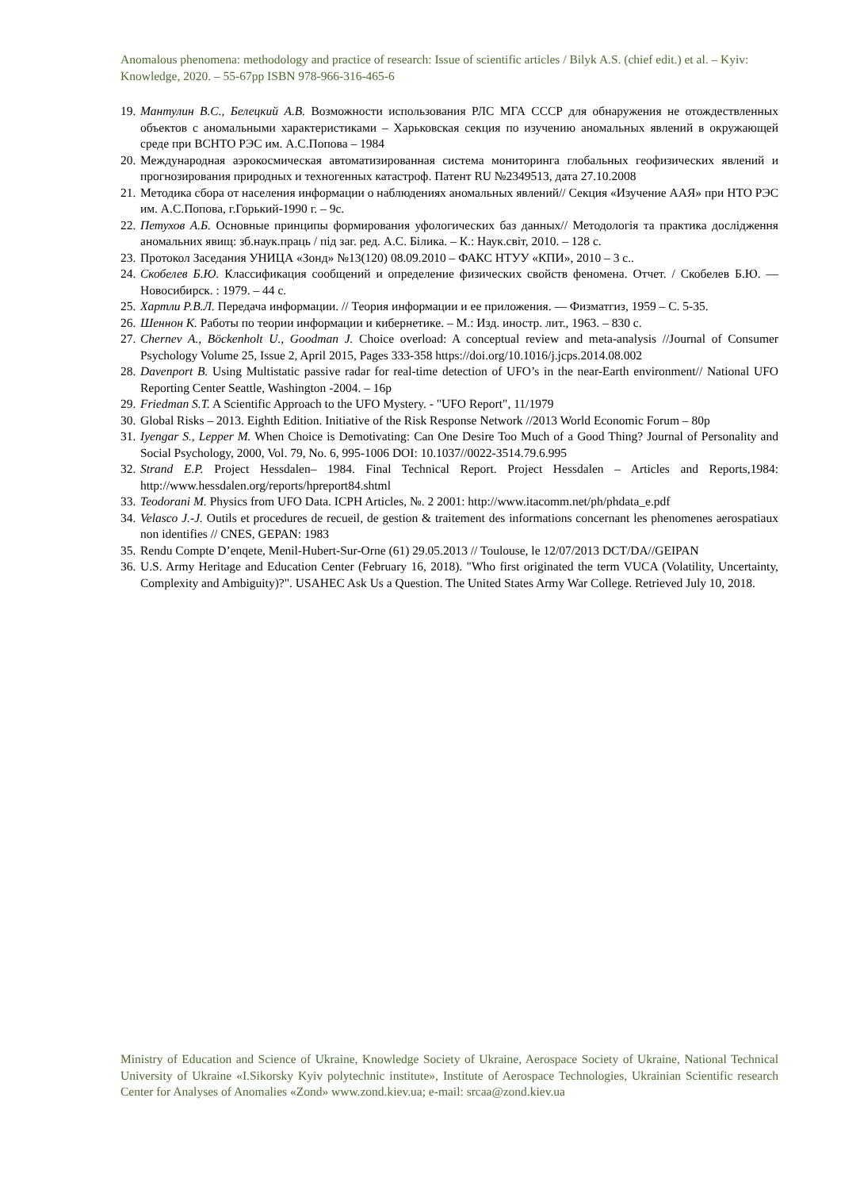Anomalous phenomena: methodology and practice of research: Issue of scientific articles / Bilyk A.S. (chief edit.) et al. – Kyiv: Knowledge, 2020. – 55-67pp ISBN 978-966-316-465-6
19. Мантулин В.С., Белецкий А.В. Возможности использования РЛС МГА СССР для обнаружения не отождествленных объектов с аномальными характеристиками – Харьковская секция по изучению аномальных явлений в окружающей среде при ВСНТО РЭС им. А.С.Попова – 1984
20. Международная аэрокосмическая автоматизированная система мониторинга глобальных геофизических явлений и прогнозирования природных и техногенных катастроф. Патент RU №2349513, дата 27.10.2008
21. Методика сбора от населения информации о наблюдениях аномальных явлений// Секция «Изучение ААЯ» при НТО РЭС им. А.С.Попова, г.Горький-1990 г. – 9с.
22. Петухов А.Б. Основные принципы формирования уфологических баз данных// Методологія та практика дослідження аномальних явищ: зб.наук.праць / під заг. ред. А.С. Білика. – К.: Наук.світ, 2010. – 128 с.
23. Протокол Заседания УНИЦА «Зонд» №13(120) 08.09.2010 – ФАКС НТУУ «КПИ», 2010 – 3 с..
24. Скобелев Б.Ю. Классификация сообщений и определение физических свойств феномена. Отчет. / Скобелев Б.Ю. — Новосибирск. : 1979. – 44 с.
25. Хартли Р.В.Л. Передача информации. // Теория информации и ее приложения. — Физматгиз, 1959 – С. 5-35.
26. Шеннон К. Работы по теории информации и кибернетике. – М.: Изд. иностр. лит., 1963. – 830 с.
27. Chernev A., Böckenholt U., Goodman J. Choice overload: A conceptual review and meta-analysis //Journal of Consumer Psychology Volume 25, Issue 2, April 2015, Pages 333-358 https://doi.org/10.1016/j.jcps.2014.08.002
28. Davenport B. Using Multistatic passive radar for real-time detection of UFO’s in the near-Earth environment// National UFO Reporting Center Seattle, Washington -2004. – 16p
29. Friedman S.T. A Scientific Approach to the UFO Mystery. - "UFO Report", 11/1979
30. Global Risks – 2013. Eighth Edition. Initiative of the Risk Response Network //2013 World Economic Forum – 80p
31. Iyengar S., Lepper M. When Choice is Demotivating: Can One Desire Too Much of a Good Thing? Journal of Personality and Social Psychology, 2000, Vol. 79, No. 6, 995-1006 DOI: 10.1037//0022-3514.79.6.995
32. Strand E.P. Project Hessdalen– 1984. Final Technical Report. Project Hessdalen – Articles and Reports,1984: http://www.hessdalen.org/reports/hpreport84.shtml
33. Teodorani M. Physics from UFO Data. ICPH Articles, №. 2 2001: http://www.itacomm.net/ph/phdata_e.pdf
34. Velasco J.-J. Outils et procedures de recueil, de gestion & traitement des informations concernant les phenomenes aerospatiaux non identifies // CNES, GEPAN: 1983
35. Rendu Compte D’enqete, Menil-Hubert-Sur-Orne (61) 29.05.2013 // Toulouse, le 12/07/2013 DCT/DA//GEIPAN
36. U.S. Army Heritage and Education Center (February 16, 2018). "Who first originated the term VUCA (Volatility, Uncertainty, Complexity and Ambiguity)?". USAHEC Ask Us a Question. The United States Army War College. Retrieved July 10, 2018.
Ministry of Education and Science of Ukraine, Knowledge Society of Ukraine, Aerospace Society of Ukraine, National Technical University of Ukraine «I.Sikorsky Kyiv polytechnic institute», Institute of Aerospace Technologies, Ukrainian Scientific research Center for Analyses of Anomalies «Zond» www.zond.kiev.ua; e-mail: srcaa@zond.kiev.ua